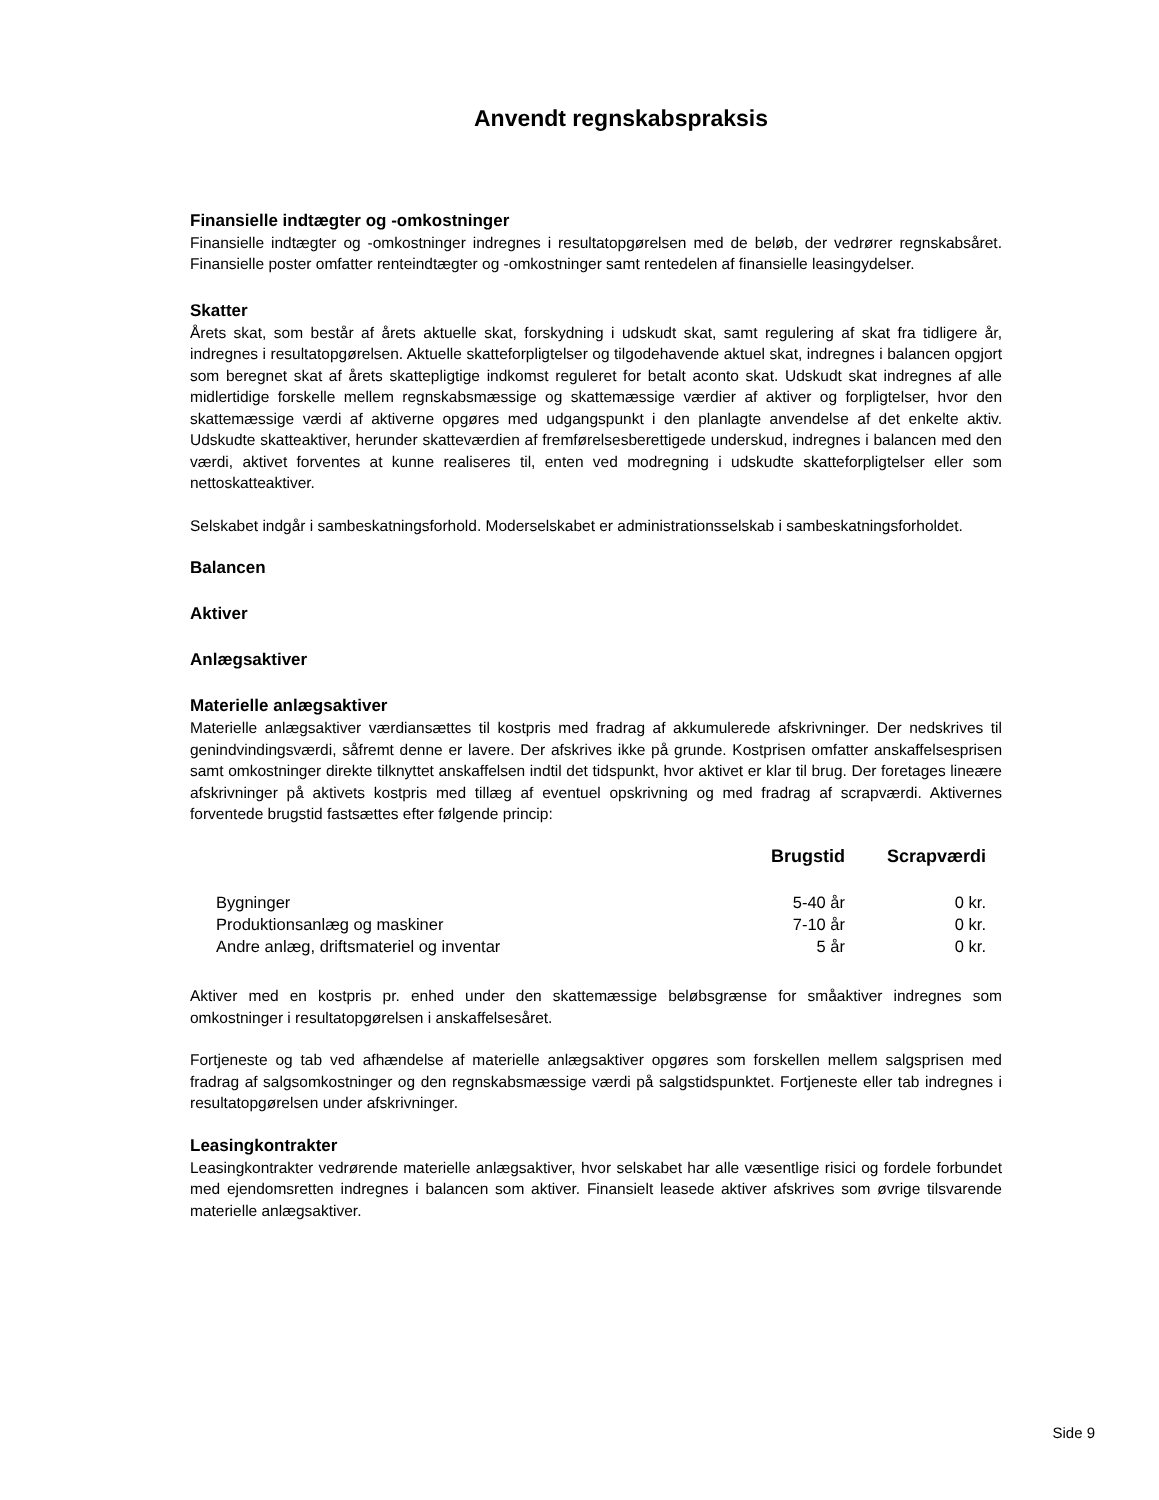Anvendt regnskabspraksis
Finansielle indtægter og -omkostninger
Finansielle indtægter og -omkostninger indregnes i resultatopgørelsen med de beløb, der vedrører regnskabsåret. Finansielle poster omfatter renteindtægter og -omkostninger samt rentedelen af finansielle leasingydelser.
Skatter
Årets skat, som består af årets aktuelle skat, forskydning i udskudt skat, samt regulering af skat fra tidligere år, indregnes i resultatopgørelsen. Aktuelle skatteforpligtelser og tilgodehavende aktuel skat, indregnes i balancen opgjort som beregnet skat af årets skattepligtige indkomst reguleret for betalt aconto skat. Udskudt skat indregnes af alle midlertidige forskelle mellem regnskabsmæssige og skattemæssige værdier af aktiver og forpligtelser, hvor den skattemæssige værdi af aktiverne opgøres med udgangspunkt i den planlagte anvendelse af det enkelte aktiv. Udskudte skatteaktiver, herunder skatteværdien af fremførelsesberettigede underskud, indregnes i balancen med den værdi, aktivet forventes at kunne realiseres til, enten ved modregning i udskudte skatteforpligtelser eller som nettoskatteaktiver.
Selskabet indgår i sambeskatningsforhold. Moderselskabet er administrationsselskab i sambeskatningsforholdet.
Balancen
Aktiver
Anlægsaktiver
Materielle anlægsaktiver
Materielle anlægsaktiver værdiansættes til kostpris med fradrag af akkumulerede afskrivninger. Der nedskrives til genindvindingsværdi, såfremt denne er lavere. Der afskrives ikke på grunde. Kostprisen omfatter anskaffelsesprisen samt omkostninger direkte tilknyttet anskaffelsen indtil det tidspunkt, hvor aktivet er klar til brug. Der foretages lineære afskrivninger på aktivets kostpris med tillæg af eventuel opskrivning og med fradrag af scrapværdi. Aktivernes forventede brugstid fastsættes efter følgende princip:
| | Brugstid | Scrapværdi |
| --- | --- | --- |
| Bygninger | 5-40 år | 0 kr. |
| Produktionsanlæg og maskiner | 7-10 år | 0 kr. |
| Andre anlæg, driftsmateriel og inventar | 5 år | 0 kr. |
Aktiver med en kostpris pr. enhed under den skattemæssige beløbsgrænse for småaktiver indregnes som omkostninger i resultatopgørelsen i anskaffelsesåret.
Fortjeneste og tab ved afhændelse af materielle anlægsaktiver opgøres som forskellen mellem salgsprisen med fradrag af salgsomkostninger og den regnskabsmæssige værdi på salgstidspunktet. Fortjeneste eller tab indregnes i resultatopgørelsen under afskrivninger.
Leasingkontrakter
Leasingkontrakter vedrørende materielle anlægsaktiver, hvor selskabet har alle væsentlige risici og fordele forbundet med ejendomsretten indregnes i balancen som aktiver. Finansielt leasede aktiver afskrives som øvrige tilsvarende materielle anlægsaktiver.
Side 9